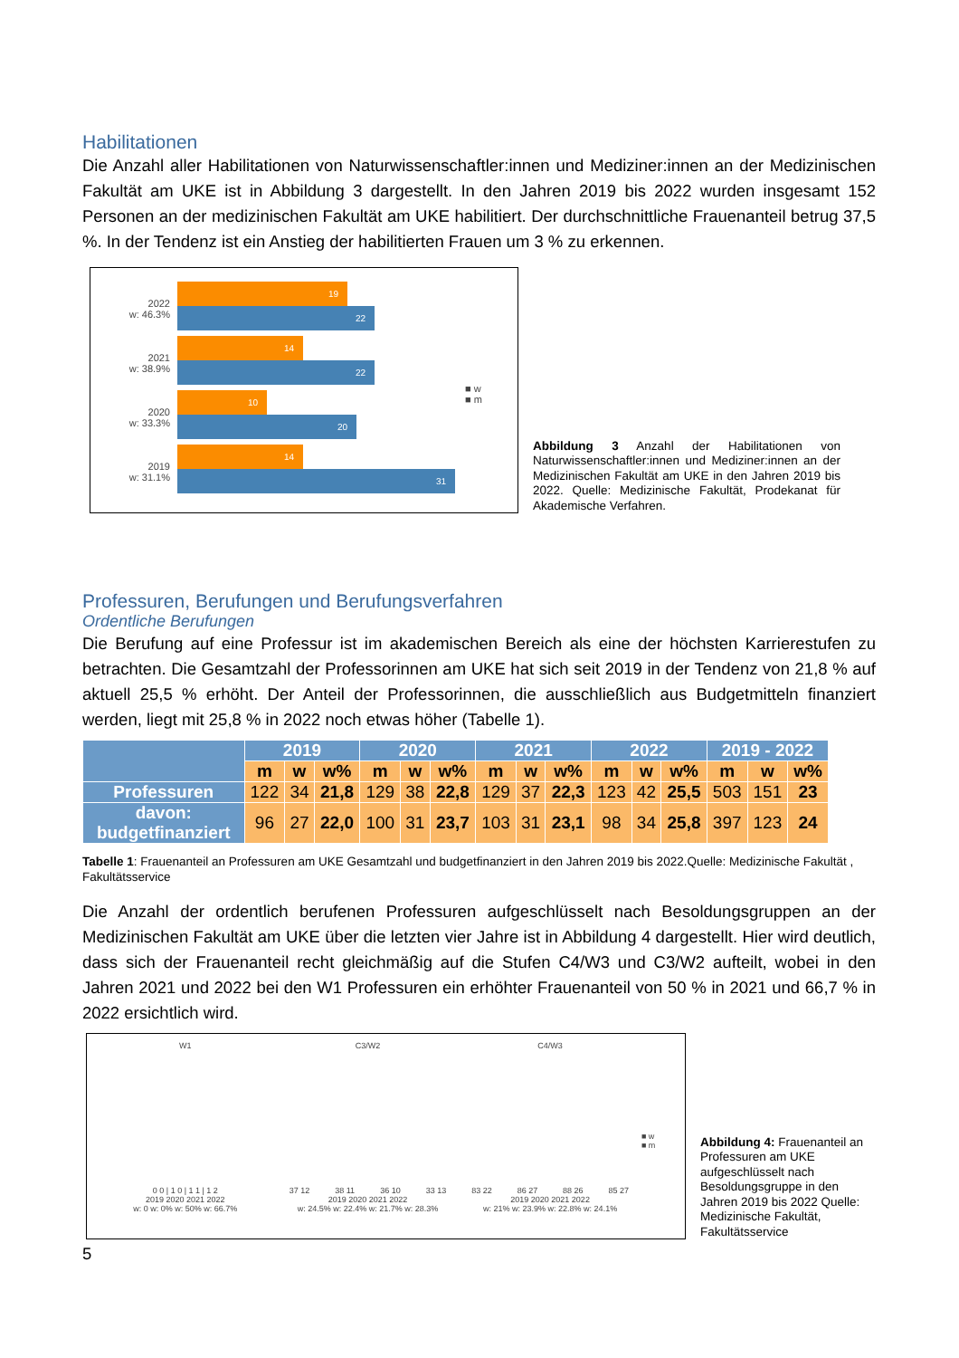Habilitationen
Die Anzahl aller Habilitationen von Naturwissenschaftler:innen und Mediziner:innen an der Medizinischen Fakultät am UKE ist in Abbildung 3 dargestellt. In den Jahren 2019 bis 2022 wurden insgesamt 152 Personen an der medizinischen Fakultät am UKE habilitiert. Der durchschnittliche Frauenanteil betrug 37,5 %. In der Tendenz ist ein Anstieg der habilitierten Frauen um 3 % zu erkennen.
2022
w: 46.3%
2021
w: 38.9%
2020
w: 33.3%
2019
w: 31.1%
19
22
14
22
10
20
14
31
■ w
■ m
Abbildung 3 Anzahl der Habilitationen von Naturwissenschaftler:innen und Mediziner:innen an der Medizinischen Fakultät am UKE in den Jahren 2019 bis 2022. Quelle: Medizinische Fakultät, Prodekanat für Akademische Verfahren.
Professuren, Berufungen und Berufungsverfahren
Ordentliche Berufungen
Die Berufung auf eine Professur ist im akademischen Bereich als eine der höchsten Karrierestufen zu betrachten. Die Gesamtzahl der Professorinnen am UKE hat sich seit 2019 in der Tendenz von 21,8 % auf aktuell 25,5 % erhöht. Der Anteil der Professorinnen, die ausschließlich aus Budgetmitteln finanziert werden, liegt mit 25,8 % in 2022 noch etwas höher (Tabelle 1).
| | 2019 | | | 2020 | | | 2021 | | | 2022 | | | 2019 - 2022 | | |
| --- | --- | --- | --- | --- | --- | --- | --- | --- | --- | --- | --- | --- | --- | --- | --- |
| | m | w | w% | m | w | w% | m | w | w% | m | w | w% | m | w | w% |
| Professuren | 122 | 34 | 21,8 | 129 | 38 | 22,8 | 129 | 37 | 22,3 | 123 | 42 | 25,5 | 503 | 151 | 23 |
| davon: budgetfinanziert | 96 | 27 | 22,0 | 100 | 31 | 23,7 | 103 | 31 | 23,1 | 98 | 34 | 25,8 | 397 | 123 | 24 |
Tabelle 1: Frauenanteil an Professuren am UKE Gesamtzahl und budgetfinanziert in den Jahren 2019 bis 2022.Quelle: Medizinische Fakultät , Fakultätsservice
Die Anzahl der ordentlich berufenen Professuren aufgeschlüsselt nach Besoldungsgruppen an der Medizinischen Fakultät am UKE über die letzten vier Jahre ist in Abbildung 4 dargestellt. Hier wird deutlich, dass sich der Frauenanteil recht gleichmäßig auf die Stufen C4/W3 und C3/W2 aufteilt, wobei in den Jahren 2021 und 2022 bei den W1 Professuren ein erhöhter Frauenanteil von 50 % in 2021 und 66,7 % in 2022 ersichtlich wird.
W1
0 0 | 1 0 | 1 1 | 1 2
2019 2020 2021 2022
w: 0 w: 0% w: 50% w: 66.7%
C3/W2
37 12 38 11 36 10 33 13
2019 2020 2021 2022
w: 24.5% w: 22.4% w: 21.7% w: 28.3%
C4/W3
83 22 86 27 88 26 85 27
2019 2020 2021 2022
w: 21% w: 23.9% w: 22.8% w: 24.1%
■ w
■ m
Abbildung 4: Frauenanteil an Professuren am UKE aufgeschlüsselt nach Besoldungsgruppe in den Jahren 2019 bis 2022 Quelle: Medizinische Fakultät, Fakultätsservice
5